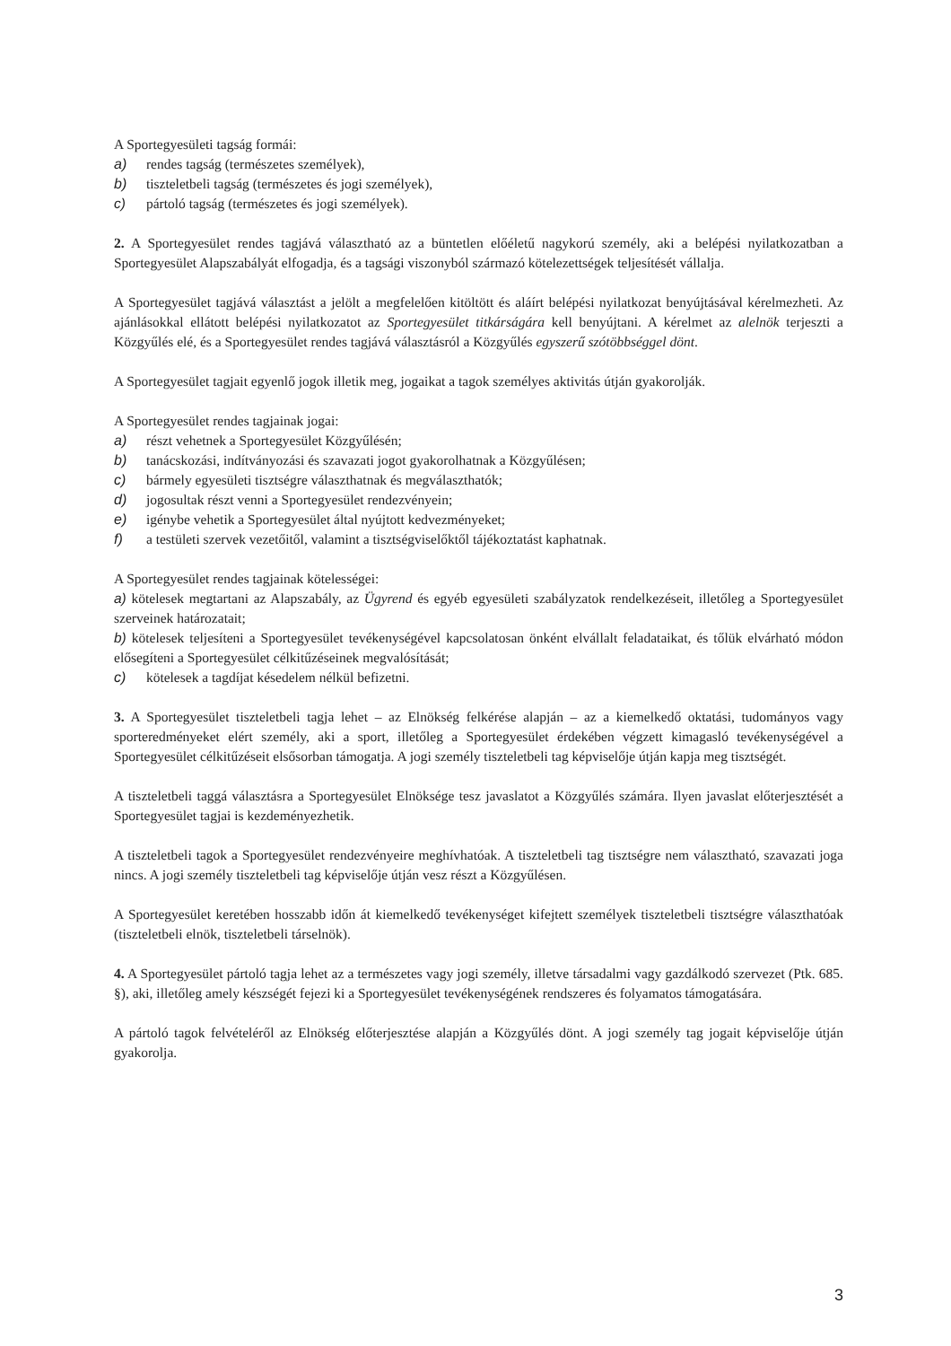A Sportegyesületi tagság formái:
a) rendes tagság (természetes személyek),
b) tiszteletbeli tagság (természetes és jogi személyek),
c) pártoló tagság (természetes és jogi személyek).
2. A Sportegyesület rendes tagjává választható az a büntetlen előéletű nagykorú személy, aki a belépési nyilatkozatban a Sportegyesület Alapszabályát elfogadja, és a tagsági viszonyból származó kötelezettségek teljesítését vállalja.
A Sportegyesület tagjává választást a jelölt a megfelelően kitöltött és aláírt belépési nyilatkozat benyújtásával kérelmezheti. Az ajánlásokkal ellátott belépési nyilatkozatot az Sportegyesület titkárságára kell benyújtani. A kérelmet az alelnök terjeszti a Közgyűlés elé, és a Sportegyesület rendes tagjává választásról a Közgyűlés egyszerű szótöbbséggel dönt.
A Sportegyesület tagjait egyenlő jogok illetik meg, jogaikat a tagok személyes aktivitás útján gyakorolják.
A Sportegyesület rendes tagjainak jogai:
a) részt vehetnek a Sportegyesület Közgyűlésén;
b) tanácskozási, indítványozási és szavazati jogot gyakorolhatnak a Közgyűlésen;
c) bármely egyesületi tisztségre választhatnak és megválaszthatók;
d) jogosultak részt venni a Sportegyesület rendezvényein;
e) igénybe vehetik a Sportegyesület által nyújtott kedvezményeket;
f) a testületi szervek vezetőitől, valamint a tisztségviselőktől tájékoztatást kaphatnak.
A Sportegyesület rendes tagjainak kötelességei:
a) kötelesek megtartani az Alapszabály, az Ügyrend és egyéb egyesületi szabályzatok rendelkezéseit, illetőleg a Sportegyesület szerveinek határozatait;
b) kötelesek teljesíteni a Sportegyesület tevékenységével kapcsolatosan önként elvállalt feladataikat, és tőlük elvárható módon elősegíteni a Sportegyesület célkitűzéseinek megvalósítását;
c) kötelesek a tagdíjat késedelem nélkül befizetni.
3. A Sportegyesület tiszteletbeli tagja lehet – az Elnökség felkérése alapján – az a kiemelkedő oktatási, tudományos vagy sporteredményeket elért személy, aki a sport, illetőleg a Sportegyesület érdekében végzett kimagasló tevékenységével a Sportegyesület célkitűzéseit elsősorban támogatja. A jogi személy tiszteletbeli tag képviselője útján kapja meg tisztségét.
A tiszteletbeli taggá választásra a Sportegyesület Elnöksége tesz javaslatot a Közgyűlés számára. Ilyen javaslat előterjesztését a Sportegyesület tagjai is kezdeményezhetik.
A tiszteletbeli tagok a Sportegyesület rendezvényeire meghívhatóak. A tiszteletbeli tag tisztségre nem választható, szavazati joga nincs. A jogi személy tiszteletbeli tag képviselője útján vesz részt a Közgyűlésen.
A Sportegyesület keretében hosszabb időn át kiemelkedő tevékenységet kifejtett személyek tiszteletbeli tisztségre választhatóak (tiszteletbeli elnök, tiszteletbeli társelnök).
4. A Sportegyesület pártoló tagja lehet az a természetes vagy jogi személy, illetve társadalmi vagy gazdálkodó szervezet (Ptk. 685. §), aki, illetőleg amely készségét fejezi ki a Sportegyesület tevékenységének rendszeres és folyamatos támogatására.
A pártoló tagok felvételéről az Elnökség előterjesztése alapján a Közgyűlés dönt. A jogi személy tag jogait képviselője útján gyakorolja.
3